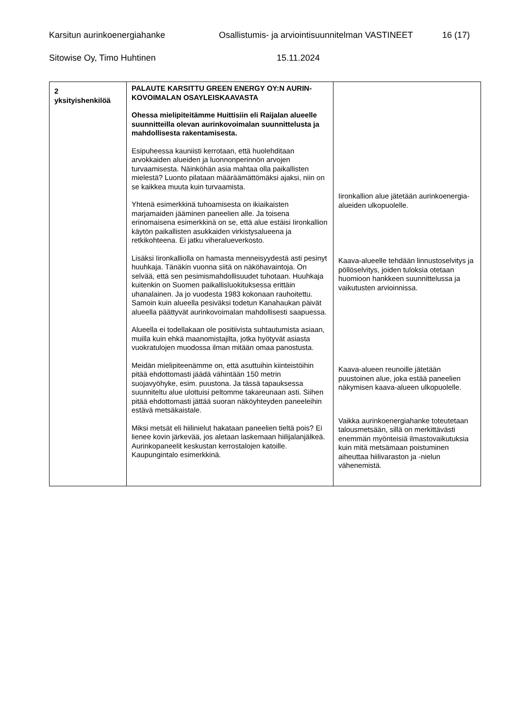Karsitun aurinkoenergiahanke Osallistumis- ja arviointisuunnitelman VASTINEET 16 (17)
Sitowise Oy, Timo Huhtinen 15.11.2024
| 2 yksityishenkilöä | PALAUTE KARSITTU GREEN ENERGY OY:N AURIN-KOVOIMALAN OSAYLEISKAAVASTA Ohessa mielipiteitämme Huittisiin eli Raijalan alueelle suunnitteilla olevan aurinkovoimalan suunnittelusta ja mahdollisesta rakentamisesta. Esipuheessa kauniisti kerrotaan, että huolehditaan arvokkaiden alueiden ja luonnonperinnön arvojen turvaamisesta. Näinköhän asia mahtaa olla paikallisten mielestä? Luonto pilataan määräämättömäksi ajaksi, niin on se kaikkea muuta kuin turvaamista. Yhtenä esimerkkinä tuhoamisesta on ikiaikaisten marjamaiden jääminen paneelien alle. Ja toisena erinomaisena esimerkkinä on se, että alue estäisi Iironkallion käytön paikallisten asukkaiden virkistysalueena ja retkikohteena. Ei jatku viheralueverkosto. Lisäksi Iironkalliolla on hamasta menneisyydestä asti pesinyt huuhkaja. Tänäkin vuonna siitä on näköhavaintoja. On selvää, että sen pesimismahdollisuudet tuhotaan. Huuhkaja kuitenkin on Suomen paikallisluokituksessa erittäin uhanalainen. Ja jo vuodesta 1983 kokonaan rauhoitettu. Samoin kuin alueella pesiväksi todetun Kanahaukan päivät alueella päättyvät aurinkovoimalan mahdollisesti saapuessa. Alueella ei todellakaan ole positiivista suhtautumista asiaan, muilla kuin ehkä maanomistajilta, jotka hyötyvät asiasta vuokratulojen muodossa ilman mitään omaa panostusta. Meidän mielipiteenämme on, että asuttuihin kiinteistöihin pitää ehdottomasti jäädä vähintään 150 metrin suojavyöhyke, esim. puustona. Ja tässä tapauksessa suunniteltu alue ulottuisi peltomme takareunaan asti. Siihen pitää ehdottomasti jättää suoran näköyhteyden paneeleihin estävä metsäkaistale. Miksi metsät eli hiilinielut hakataan paneelien tieltä pois? Ei lienee kovin järkevää, jos aletaan laskemaan hiilijalanjälkeä. Aurinkopaneelit keskustan kerrostalojen katoille. Kaupungintalo esimerkkinä. | Iironkallion alue jätetään aurinkoenergia-alueiden ulkopuolelle. Kaava-alueelle tehdään linnustoselvitys ja pöllöselvitys, joiden tuloksia otetaan huomioon hankkeen suunnittelussa ja vaikutusten arvioinnissa. Kaava-alueen reunoille jätetään puustoinen alue, joka estää paneelien näkymisen kaava-alueen ulkopuolelle. Vaikka aurinkoenergiahanke toteutetaan talousmetsään, sillä on merkittävästi enemmän myönteisiä ilmastovaikutuksia kuin mitä metsämaan poistuminen aiheuttaa hiilivaraston ja -nielun vähenemistä. |